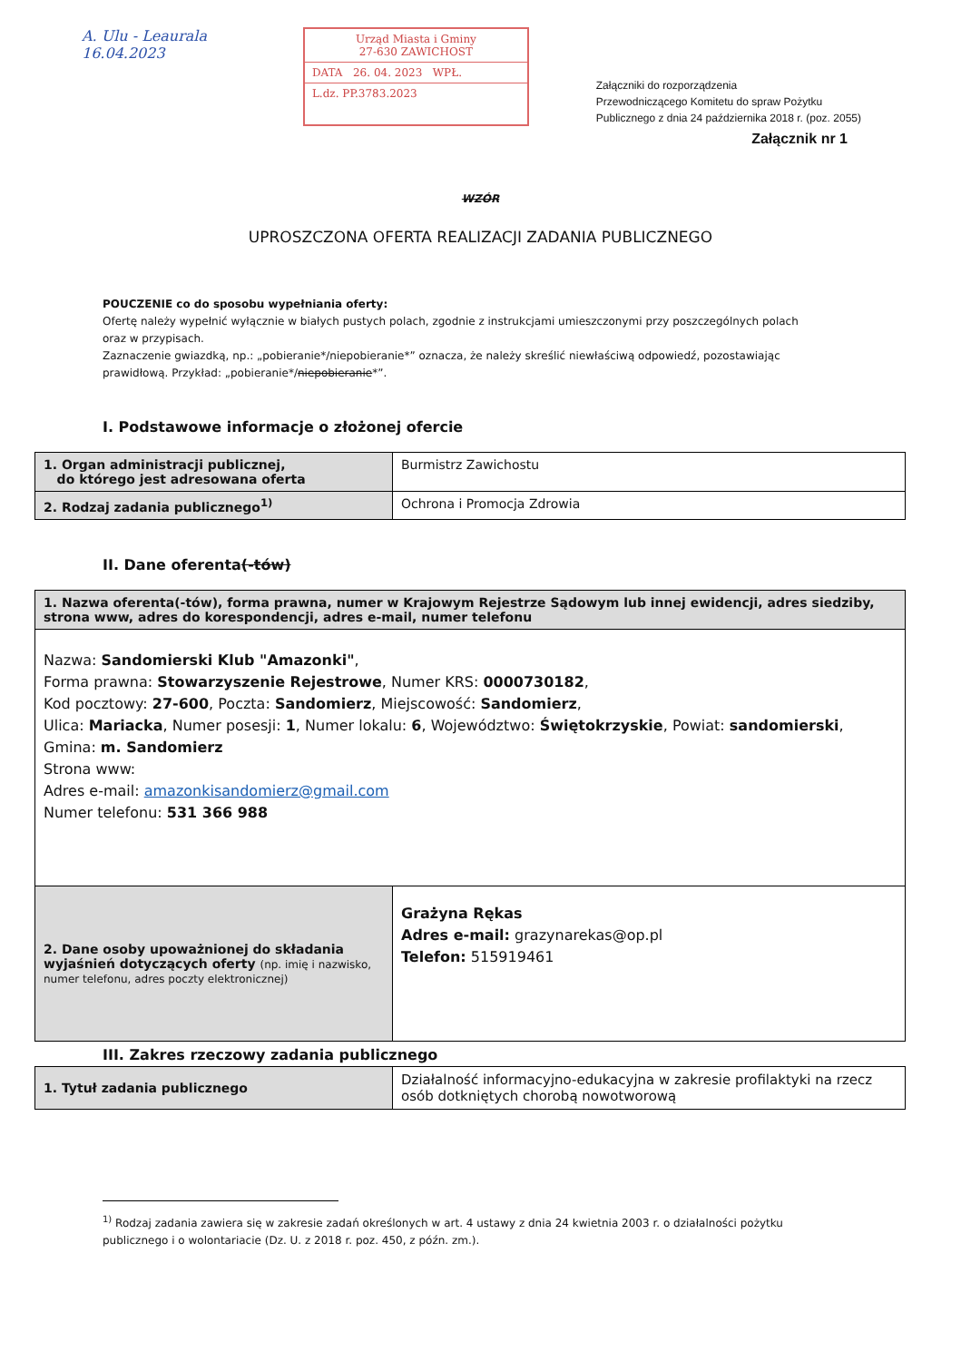A. Ulu - Leaurala
16.04.2023
Urząd Miasta i Gminy
27-630 ZAWICHOST
DATA 26. 04. 2023 WPŁ.
L.dz. PP.3783.2023
Załączniki do rozporządzenia
Przewodniczącego Komitetu do spraw Pożytku
Publicznego z dnia 24 października 2018 r. (poz. 2055)
Załącznik nr 1
WZÓR
UPROSZCZONA OFERTA REALIZACJI ZADANIA PUBLICZNEGO
POUCZENIE co do sposobu wypełniania oferty:
Ofertę należy wypełnić wyłącznie w białych pustych polach, zgodnie z instrukcjami umieszczonymi przy poszczególnych polach oraz w przypisach.
Zaznaczenie gwiazdką, np.: „pobieranie*/niepobieranie*” oznacza, że należy skreślić niewłaściwą odpowiedź, pozostawiając prawidłową. Przykład: „pobieranie*/niepobieranie*”.
I. Podstawowe informacje o złożonej ofercie
| 1. Organ administracji publicznej, do którego jest adresowana oferta | Burmistrz Zawichostu |
| 2. Rodzaj zadania publicznego<sup>1)</sup> | Ochrona i Promocja Zdrowia |
II. Dane oferenta(-tów)
| 1. Nazwa oferenta(-tów), forma prawna, numer w Krajowym Rejestrze Sądowym lub innej ewidencji, adres siedziby, strona www, adres do korespondencji, adres e-mail, numer telefonu | |
| Nazwa: Sandomierski Klub "Amazonki" , Forma prawna: Stowarzyszenie Rejestrowe , Numer KRS: 0000730182 , Kod pocztowy: 27-600 , Poczta: Sandomierz , Miejscowość: Sandomierz , Ulica: Mariacka , Numer posesji: 1 , Numer lokalu: 6 , Województwo: Świętokrzyskie , Powiat: sandomierski , Gmina: m. Sandomierz Strona www: Adres e-mail: amazonkisandomierz@gmail.com Numer telefonu: 531 366 988 | |
| 2. Dane osoby upoważnionej do składania wyjaśnień dotyczących oferty (np. imię i nazwisko, numer telefonu, adres poczty elektronicznej) | Grażyna Rękas Adres e-mail: grazynarekas@op.pl Telefon: 515919461 |
III. Zakres rzeczowy zadania publicznego
| 1. Tytuł zadania publicznego | Działalność informacyjno-edukacyjna w zakresie profilaktyki na rzecz osób dotkniętych chorobą nowotworową |
<sup>1)</sup> Rodzaj zadania zawiera się w zakresie zadań określonych w art. 4 ustawy z dnia 24 kwietnia 2003 r. o działalności pożytku publicznego i o wolontariacie (Dz. U. z 2018 r. poz. 450, z późn. zm.).